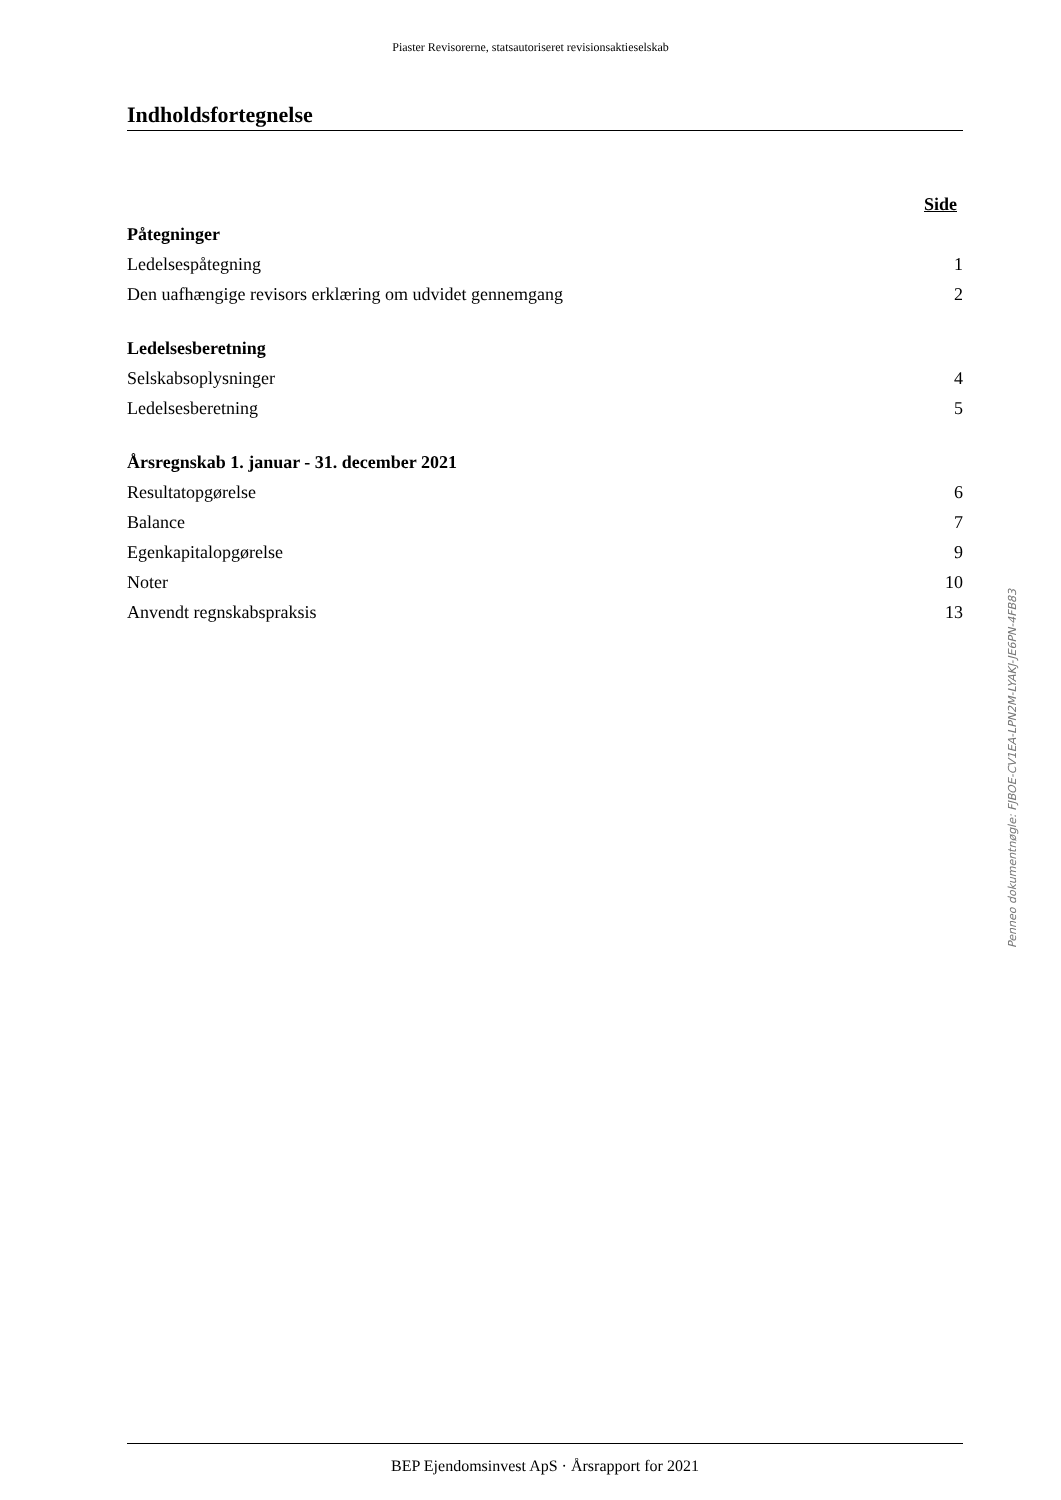Piaster Revisorerne, statsautoriseret revisionsaktieselskab
Indholdsfortegnelse
| | Side |
| Påtegninger | |
| Ledelsespåtegning | 1 |
| Den uafhængige revisors erklæring om udvidet gennemgang | 2 |
| Ledelsesberetning | |
| Selskabsoplysninger | 4 |
| Ledelsesberetning | 5 |
| Årsregnskab 1. januar - 31. december 2021 | |
| Resultatopgørelse | 6 |
| Balance | 7 |
| Egenkapitalopgørelse | 9 |
| Noter | 10 |
| Anvendt regnskabspraksis | 13 |
Penneo dokumentnøgle: FJBOE-CV1EA-LPN2M-LYAKJ-JE6PN-4FB83
BEP Ejendomsinvest ApS · Årsrapport for 2021